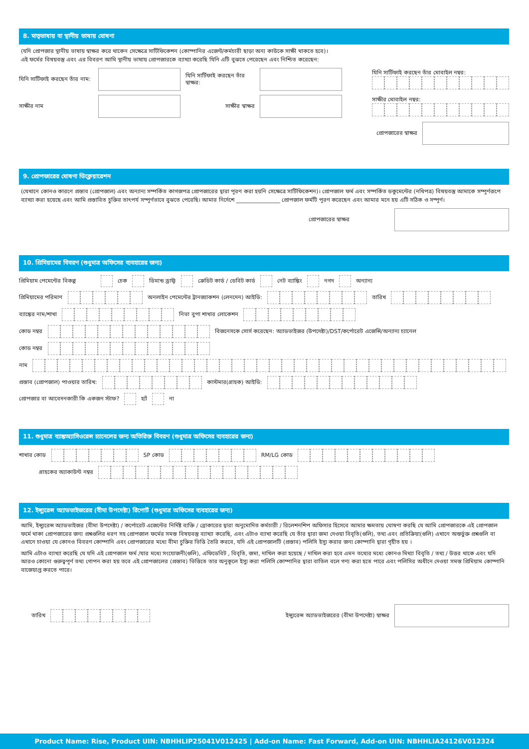8. মাতৃভাষায় বা স্থানীয় ভাষায় ঘোষণা
(যদি প্রোপজার স্থানীয় ভাষায় স্বাক্ষর করে থাকেন সেক্ষেত্রে সার্টিফিকেশন (কোম্পানির এজেন্ট/কর্মচারী ছাড়া অন্য কাউকে সাক্ষী থাকতে হবে)।
এই ফর্মের বিষয়বস্তু এবং এর বিবরণ আমি স্থানীয় ভাষায় প্রোপজারকে ব্যাখ্যা করেছি যিনি এটি বুঝতে পেরেছেন এবং নিশ্চিত করেছেন:
যিনি সার্টিফাই করছেন তাঁর নাম:
যিনি সার্টিফাই করছেন তাঁর স্বাক্ষর:
যিনি সার্টিফাই করছেন তাঁর মোবাইল নম্বর:
সাক্ষীর নাম সাক্ষীর স্বাক্ষর সাক্ষীর মোবাইল নম্বর:
প্রোপজারের স্বাক্ষর
9. প্রোপজারের ঘোষণা ডিক্লেয়ারেশন
(যেখানে কোনও কারণে প্রস্তাব (প্রোপজাল) এবং অন্যান্য সম্পর্কিত কাগজপত্র প্রোপজারের দ্বারা পূরণ করা হয়নি সেক্ষেত্রে সার্টিফিকেশন)। প্রোপজাল ফর্ম এবং সম্পর্কিত ডকুমেন্টের (নথিপত্র) বিষয়বস্তু আমাকে সম্পূর্ণরূপে ব্যাখ্যা করা হয়েছে এবং আমি প্রস্তাবিত চুক্তির তাৎপর্য সম্পূর্ণভাবে বুঝতে পেরেছি। আমার নির্দেশে ________________ প্রোপজাল ফর্মটি পূরণ করেছেন এবং আমার মনে হয় এটি সঠিক ও সম্পূর্ণ।
প্রোপজারের স্বাক্ষর
10. প্রিমিয়ামের বিবরণ (শুধুমাত্র অফিসের ব্যবহারের জন্য)
প্রিমিয়াম পেমেন্টের বিকল্প চেক ডিমান্ড ড্রাফ্ট ক্রেডিট কার্ড / ডেবিট কার্ড নেট ব্যাঙ্কিং নগদ অন্যান্য
প্রিমিয়ামের পরিমাণ
অনলাইন পেমেন্টের ট্রানজ্যাকশন (লেনদেন) আইডি:
তারিখ
ব্যাঙ্কের নাম/শাখা
নিভা বুপা শাখার লোকেশন
কোড নম্বর
বিজনেসকে সোর্স করেছেন: অ্যাডভাইজর (উপদেষ্টা)/DST/কর্পোরেট এজেন্সি/অন্যান্য চ্যানেল
কোড নম্বর
নাম
প্রস্তাব (প্রোপজাল) পাওয়ার তারিখ:
কাস্টমার(গ্রাহক) আইডি:
প্রোপজার বা আবেদনকারী কি একজন স্টাফ? হ্যাঁ না
11. শুধুমাত্র ব্যাঙ্কঅ্যাসিওরেন্স চ্যানেলের জন্য অতিরিক্ত বিবরণ (শুধুমাত্র অফিসের ব্যবহারের জন্য)
শাখার কোড
SP কোড
RM/LG কোড
গ্রাহকের অ্যাকাউন্ট নম্বর
12. ইন্স্যুরেন্স অ্যাডভাইজরের (বীমা উপদেষ্টা) রিপোর্ট (শুধুমাত্র অফিসের ব্যবহারের জন্য)
আমি, ইন্স্যুরেন্স অ্যাডভাইজর (বীমা উপদেষ্টা) / কর্পোরেট এজেন্টের নির্দিষ্ট ব্যক্তি / ব্রোকারের দ্বারা অনুমোদিত কর্মচারী / রিলেশনশিপ অফিসার হিসেবে আমার ক্ষমতায় ঘোষণা করছি যে আমি প্রোপজারকে এই প্রোপজাল ফর্মে থাকা প্রোপজারের জন্য প্রশ্নগুলির ধরণ সহ প্রোপজাল ফর্মের সমস্ত বিষয়বস্তু ব্যাখ্যা করেছি, এবং এটাও ব্যাখা করেছি যে তাঁর দ্বারা জমা দেওয়া বিবৃতি(গুলি), তথ্য এবং প্রতিক্রিয়া(গুলি) এখানে অন্তর্ভুক্ত প্রশ্নগুলি বা এখানে চাওয়া যে কোনও বিবরণ কোম্পানি এবং প্রোপজারের মধ্যে বীমা চুক্তির ভিত্তি তৈরি করবে, যদি এই প্রোপজালটি (প্রস্তাব) পলিসি ইস্যু করার জন্য কোম্পানি দ্বারা গৃহীত হয় ।
আমি এটাও ব্যাখ্যা করেছি যে যদি এই প্রোপজাল ফর্ম /যার মধ্যে সংযোজনী(গুলি), এফিডেবিট , বিবৃতি, জমা, দাখিল করা হয়েছে / দাখিল করা হবে এমন তথ্যের মধ্যে কোনও মিথ্যা বিবৃতি / তথ্য / উত্তর থাকে এবং যদি আরও কোনো গুরুত্বপূর্ণ তথ্য গোপন করা হয় তবে এই প্রোপজালের (প্রস্তাব) ভিত্তিতে তার অনুকূলে ইস্যু করা পলিসি কোম্পানির দ্বারা বাতিল বলে গণ্য করা হতে পারে এবং পলিসির অধীনে দেওয়া সমস্ত প্রিমিয়াম কোম্পানি বাজেয়াপ্ত করতে পারে।
তারিখ
ইন্স্যুরেন্স অ্যাডভাইজরের (বীমা উপদেষ্টা) স্বাক্ষর
Product Name: Rise, Product UIN: NBHHLIP25041V012425 | Add-on Name: Fast Forward, Add-on UIN: NBHHLIA24126V012324